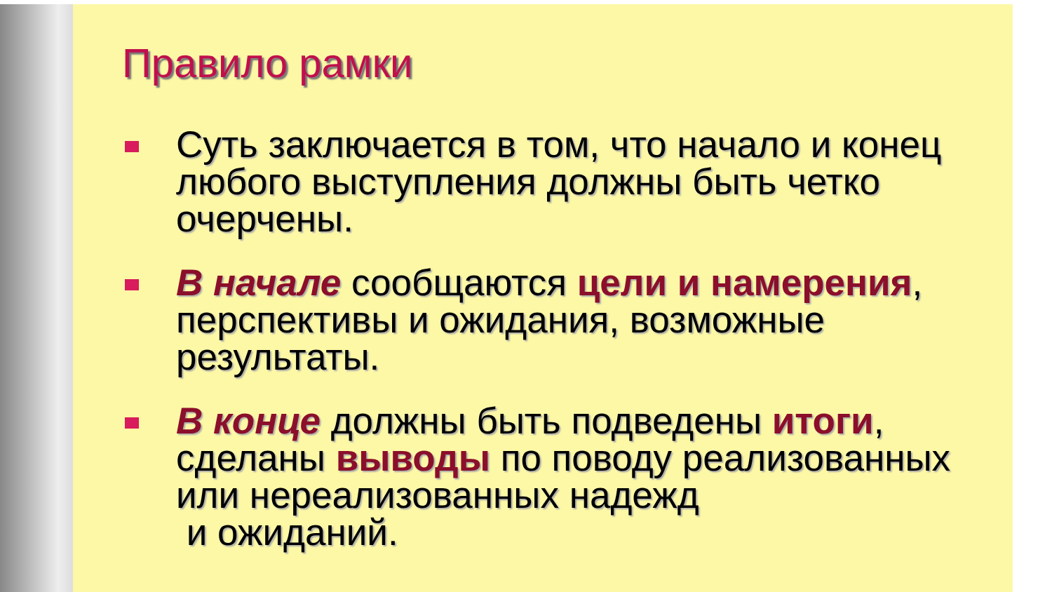Правило рамки
Суть заключается в том, что начало и конец любого выступления должны быть четко очерчены.
В начале сообщаются цели и намерения, перспективы и ожидания, возможные результаты.
В конце должны быть подведены итоги, сделаны выводы по поводу реализованных или нереализованных надежд
и ожиданий.